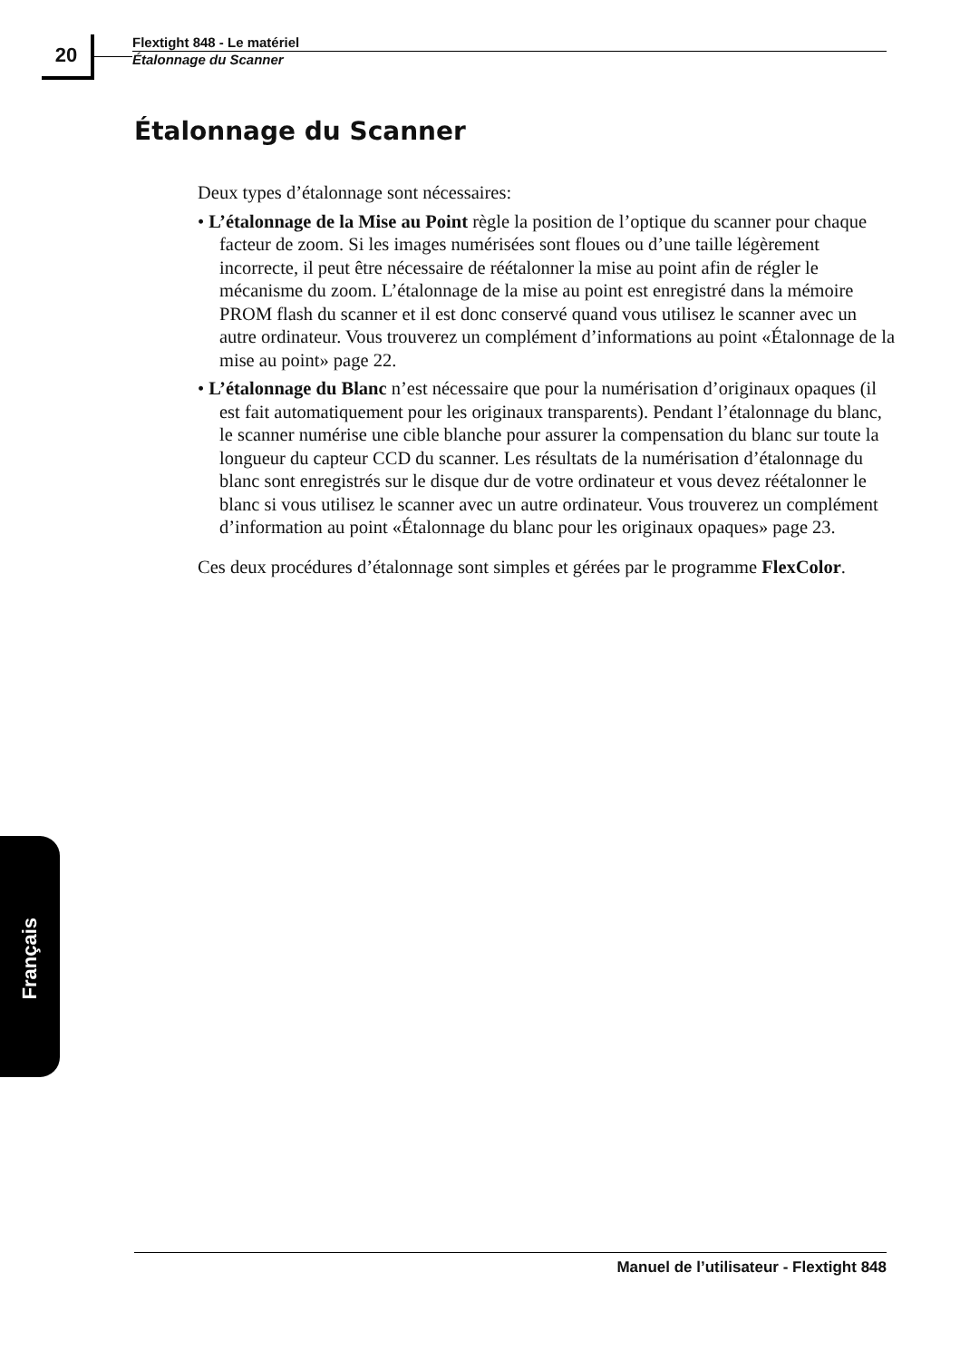20
Flextight 848 - Le matériel
Étalonnage du Scanner
Étalonnage du Scanner
Deux types d’étalonnage sont nécessaires:
• L’étalonnage de la Mise au Point règle la position de l’optique du scanner pour chaque facteur de zoom. Si les images numérisées sont floues ou d’une taille légèrement incorrecte, il peut être nécessaire de réétalonner la mise au point afin de régler le mécanisme du zoom. L’étalonnage de la mise au point est enregistré dans la mémoire PROM flash du scanner et il est donc conservé quand vous utilisez le scanner avec un autre ordinateur. Vous trouverez un complément d’informations au point «Étalonnage de la mise au point» page 22.
• L’étalonnage du Blanc n’est nécessaire que pour la numérisation d’originaux opaques (il est fait automatiquement pour les originaux transparents). Pendant l’étalonnage du blanc, le scanner numérise une cible blanche pour assurer la compensation du blanc sur toute la longueur du capteur CCD du scanner. Les résultats de la numérisation d’étalonnage du blanc sont enregistrés sur le disque dur de votre ordinateur et vous devez réétalonner le blanc si vous utilisez le scanner avec un autre ordinateur. Vous trouverez un complément d’information au point «Étalonnage du blanc pour les originaux opaques» page 23.
Ces deux procédures d’étalonnage sont simples et gérées par le programme FlexColor.
Français
Manuel de l’utilisateur - Flextight 848